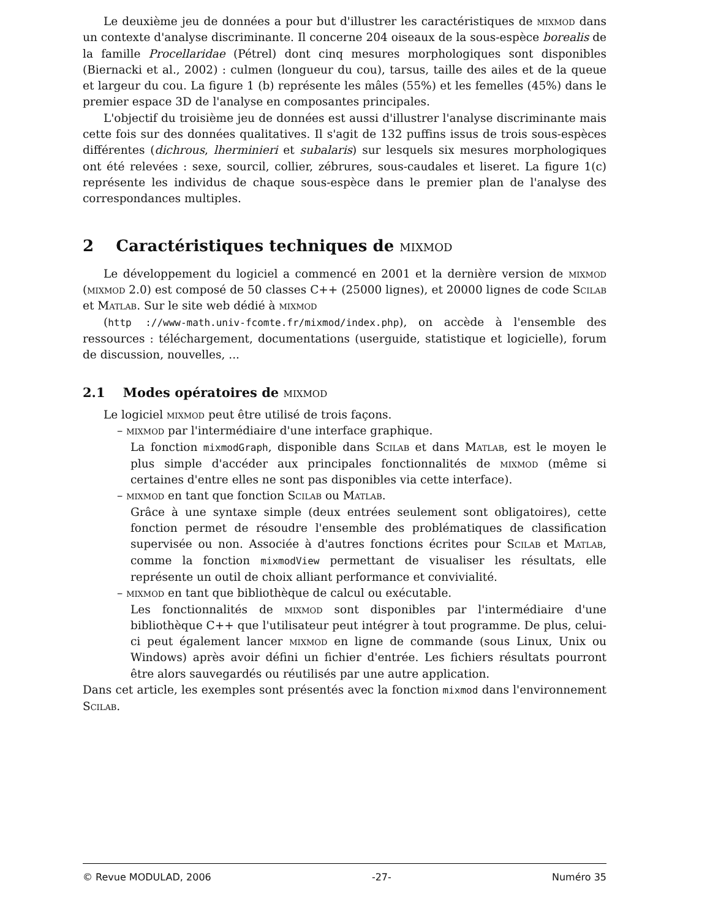Le deuxième jeu de données a pour but d'illustrer les caractéristiques de mixmod dans un contexte d'analyse discriminante. Il concerne 204 oiseaux de la sous-espèce borealis de la famille Procellaridae (Pétrel) dont cinq mesures morphologiques sont disponibles (Biernacki et al., 2002) : culmen (longueur du cou), tarsus, taille des ailes et de la queue et largeur du cou. La figure 1 (b) représente les mâles (55%) et les femelles (45%) dans le premier espace 3D de l'analyse en composantes principales.
L'objectif du troisième jeu de données est aussi d'illustrer l'analyse discriminante mais cette fois sur des données qualitatives. Il s'agit de 132 puffins issus de trois sous-espèces différentes (dichrous, lherminieri et subalaris) sur lesquels six mesures morphologiques ont été relevées : sexe, sourcil, collier, zébrures, sous-caudales et liseret. La figure 1(c) représente les individus de chaque sous-espèce dans le premier plan de l'analyse des correspondances multiples.
2 Caractéristiques techniques de mixmod
Le développement du logiciel a commencé en 2001 et la dernière version de mixmod (mixmod 2.0) est composé de 50 classes C++ (25000 lignes), et 20000 lignes de code Scilab et Matlab. Sur le site web dédié à mixmod
(http ://www-math.univ-fcomte.fr/mixmod/index.php), on accède à l'ensemble des ressources : téléchargement, documentations (userguide, statistique et logicielle), forum de discussion, nouvelles, ...
2.1 Modes opératoires de mixmod
Le logiciel mixmod peut être utilisé de trois façons.
– mixmod par l'intermédiaire d'une interface graphique.
La fonction mixmodGraph, disponible dans Scilab et dans Matlab, est le moyen le plus simple d'accéder aux principales fonctionnalités de mixmod (même si certaines d'entre elles ne sont pas disponibles via cette interface).
– mixmod en tant que fonction Scilab ou Matlab.
Grâce à une syntaxe simple (deux entrées seulement sont obligatoires), cette fonction permet de résoudre l'ensemble des problématiques de classification supervisée ou non. Associée à d'autres fonctions écrites pour Scilab et Matlab, comme la fonction mixmodView permettant de visualiser les résultats, elle représente un outil de choix alliant performance et convivialité.
– mixmod en tant que bibliothèque de calcul ou exécutable.
Les fonctionnalités de mixmod sont disponibles par l'intermédiaire d'une bibliothèque C++ que l'utilisateur peut intégrer à tout programme. De plus, celui-ci peut également lancer mixmod en ligne de commande (sous Linux, Unix ou Windows) après avoir défini un fichier d'entrée. Les fichiers résultats pourront être alors sauvegardés ou réutilisés par une autre application.
Dans cet article, les exemples sont présentés avec la fonction mixmod dans l'environnement Scilab.
© Revue MODULAD, 2006 -27- Numéro 35